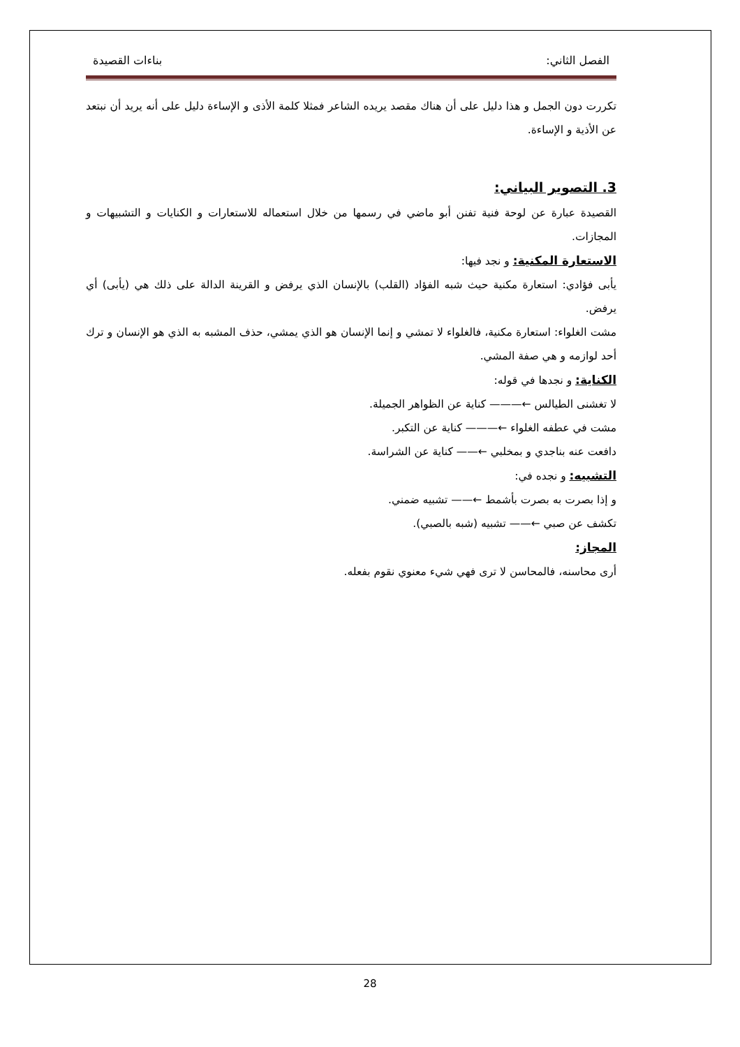الفصل الثاني: بناءات القصيدة
تكررت دون الجمل و هذا دليل على أن هناك مقصد يريده الشاعر فمثلا كلمة الأذى و الإساءة دليل على أنه يريد أن نبتعد عن الأذية و الإساءة.
3. التصوير البياني:
القصيدة عبارة عن لوحة فنية تفنن أبو ماضي في رسمها من خلال استعماله للاستعارات و الكنايات و التشبيهات و المجازات.
الاستعارة المكنية: و نجد فيها:
يأبى فؤادي: استعارة مكنية حيث شبه الفؤاد (القلب) بالإنسان الذي يرفض و القرينة الدالة على ذلك هي (يأبى) أي يرفض.
مشت الغلواء: استعارة مكنية، فالغلواء لا تمشي و إنما الإنسان هو الذي يمشي، حذف المشبه به الذي هو الإنسان و ترك أحد لوازمه و هي صفة المشي.
الكناية: و نجدها في قوله:
لا تغشنى الطيالس ←——— كناية عن الظواهر الجميلة.
مشت في عطفه الغلواء ←——— كناية عن التكبر.
دافعت عنه بناجدي و بمخلبي ←—— كناية عن الشراسة.
التشبيه: و نجده في:
و إذا بصرت به بصرت بأشمط ←—— تشبيه ضمني.
تكشف عن صبي ←—— تشبيه (شبه بالصبي).
المجاز:
أرى محاسنه، فالمحاسن لا ترى فهي شيء معنوي نقوم بفعله.
28